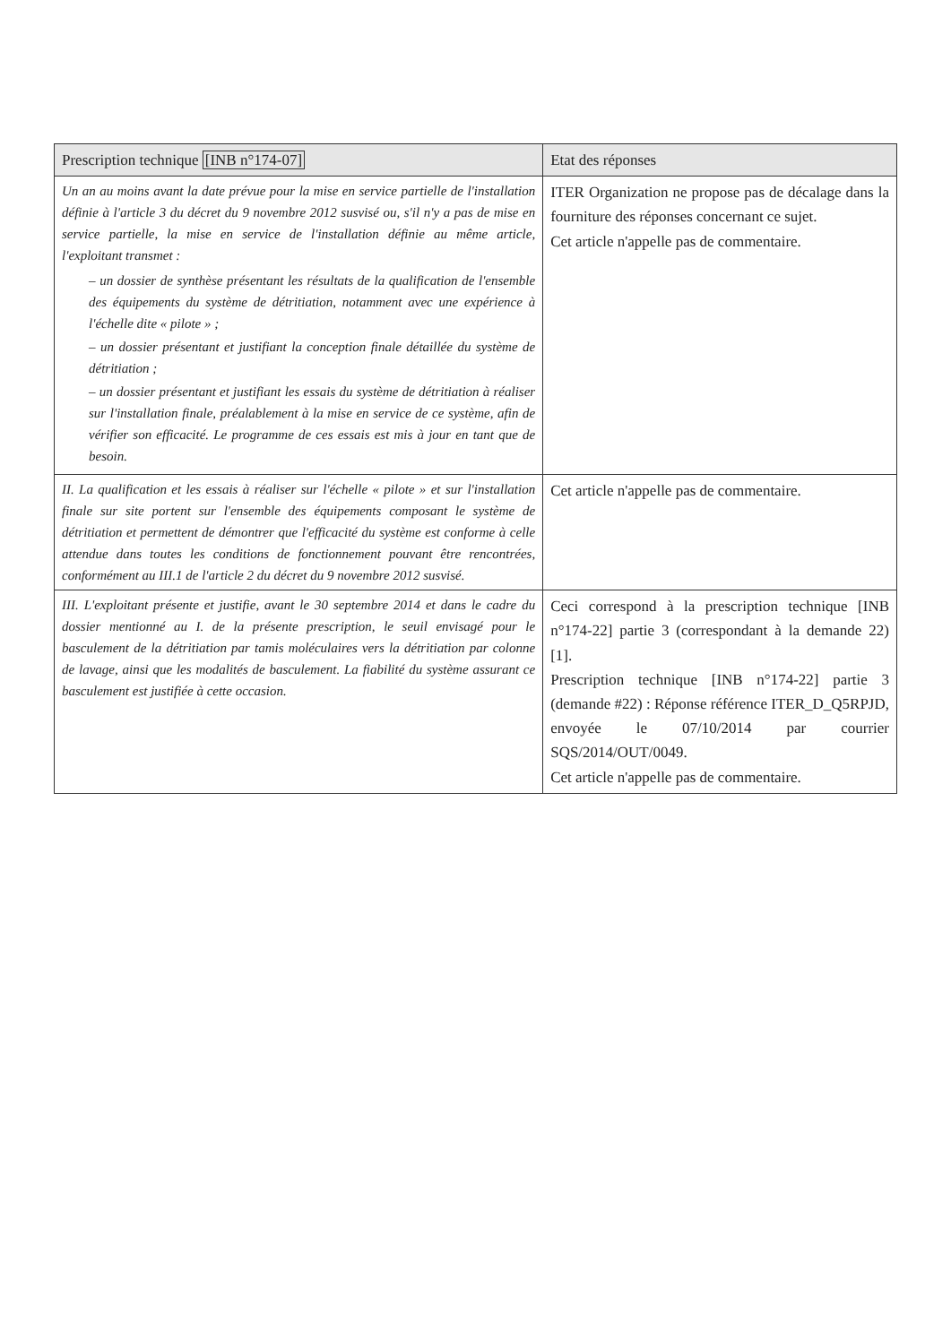| Prescription technique [INB n°174-07] | Etat des réponses |
| --- | --- |
| Un an au moins avant la date prévue pour la mise en service partielle de l'installation définie à l'article 3 du décret du 9 novembre 2012 susvisé ou, s'il n'y a pas de mise en service partielle, la mise en service de l'installation définie au même article, l'exploitant transmet : – un dossier de synthèse présentant les résultats de la qualification de l'ensemble des équipements du système de détritiation, notamment avec une expérience à l'échelle dite « pilote » ; – un dossier présentant et justifiant la conception finale détaillée du système de détritiation ; – un dossier présentant et justifiant les essais du système de détritiation à réaliser sur l'installation finale, préalablement à la mise en service de ce système, afin de vérifier son efficacité. Le programme de ces essais est mis à jour en tant que de besoin. | ITER Organization ne propose pas de décalage dans la fourniture des réponses concernant ce sujet. Cet article n'appelle pas de commentaire. |
| II. La qualification et les essais à réaliser sur l'échelle « pilote » et sur l'installation finale sur site portent sur l'ensemble des équipements composant le système de détritiation et permettent de démontrer que l'efficacité du système est conforme à celle attendue dans toutes les conditions de fonctionnement pouvant être rencontrées, conformément au III.1 de l'article 2 du décret du 9 novembre 2012 susvisé. | Cet article n'appelle pas de commentaire. |
| III. L'exploitant présente et justifie, avant le 30 septembre 2014 et dans le cadre du dossier mentionné au I. de la présente prescription, le seuil envisagé pour le basculement de la détritiation par tamis moléculaires vers la détritiation par colonne de lavage, ainsi que les modalités de basculement. La fiabilité du système assurant ce basculement est justifiée à cette occasion. | Ceci correspond à la prescription technique [INB n°174-22] partie 3 (correspondant à la demande 22) [1]. Prescription technique [INB n°174-22] partie 3 (demande #22) : Réponse référence ITER_D_Q5RPJD, envoyée le 07/10/2014 par courrier SQS/2014/OUT/0049. Cet article n'appelle pas de commentaire. |